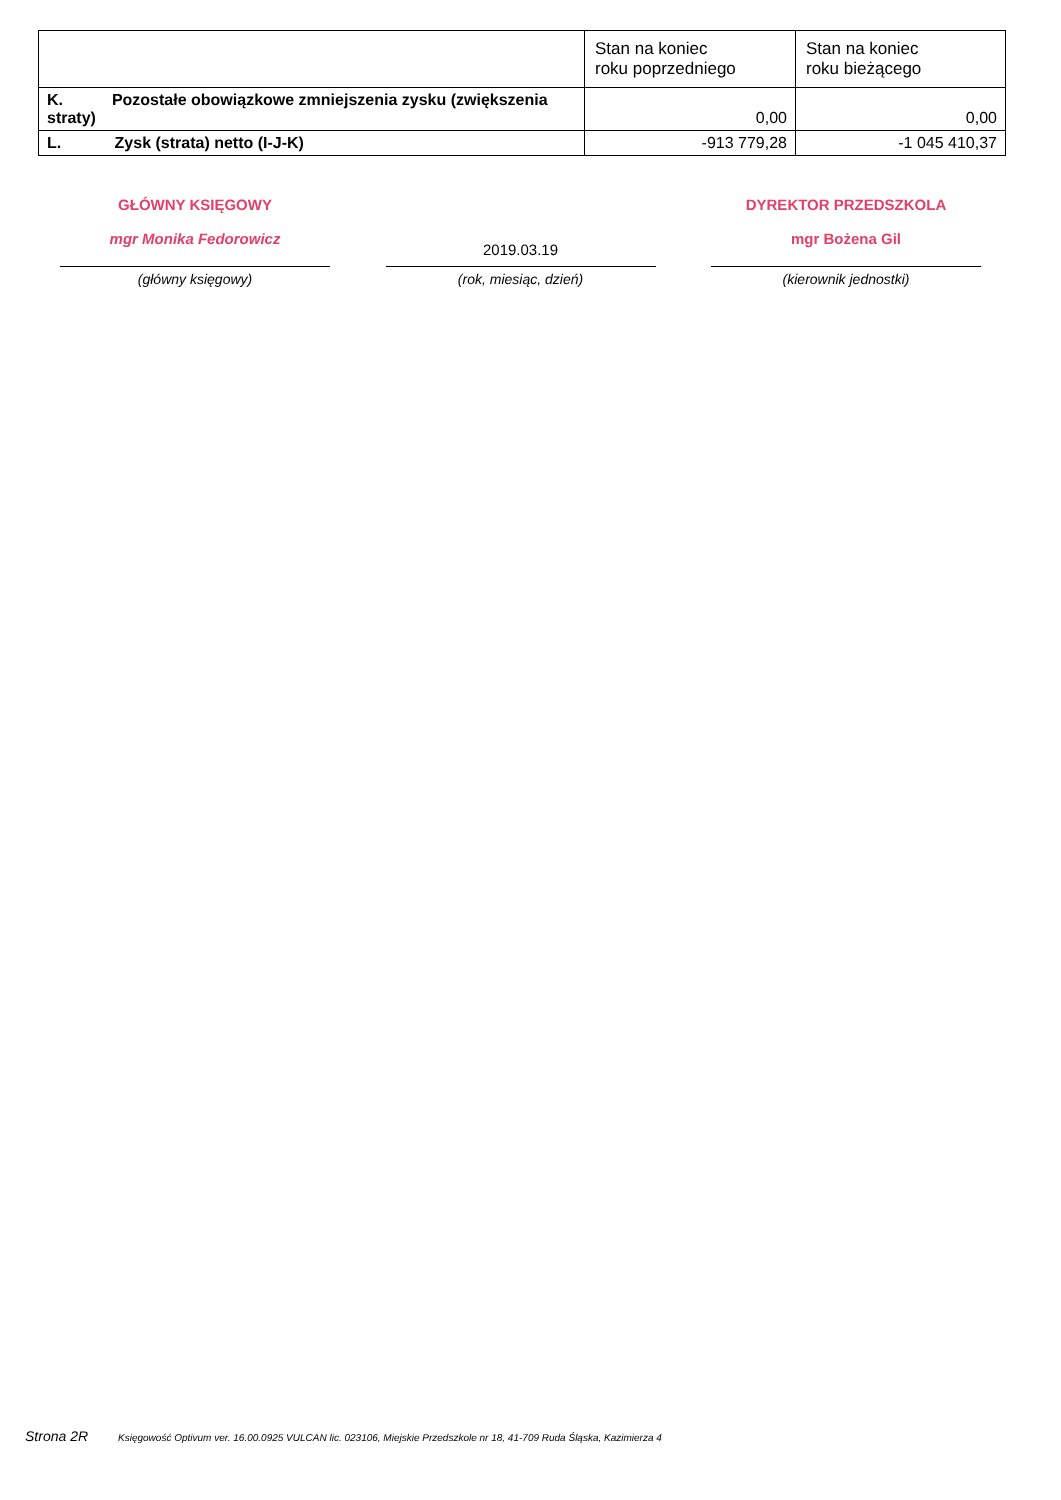| | Stan na koniec roku poprzedniego | Stan na koniec roku bieżącego |
| --- | --- | --- |
| K. Pozostałe obowiązkowe zmniejszenia zysku (zwiększenia straty) | 0,00 | 0,00 |
| L. Zysk (strata) netto (I-J-K) | -913 779,28 | -1 045 410,37 |
GŁÓWNY KSIĘGOWY
mgr Monika Fedorowicz
(główny księgowy)
2019.03.19
(rok, miesiąc, dzień)
DYREKTOR PRZEDSZKOLA
mgr Bożena Gil
(kierownik jednostki)
Strona 2R Księgowość Optivum ver. 16.00.0925 VULCAN lic. 023106, Miejskie Przedszkole nr 18, 41-709 Ruda Śląska, Kazimierza 4